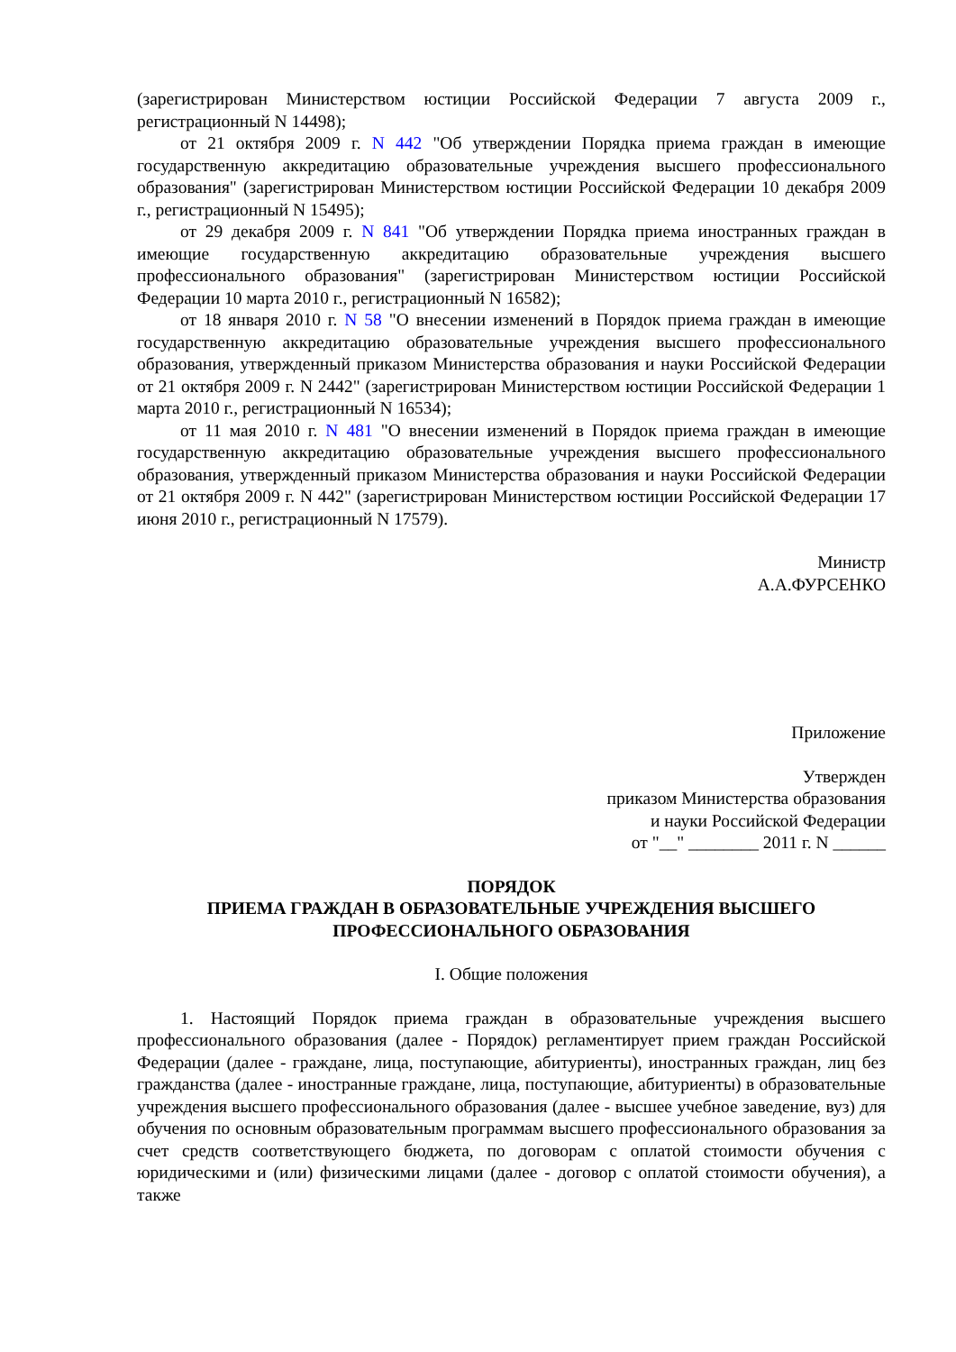(зарегистрирован Министерством юстиции Российской Федерации 7 августа 2009 г., регистрационный N 14498);
от 21 октября 2009 г. N 442 "Об утверждении Порядка приема граждан в имеющие государственную аккредитацию образовательные учреждения высшего профессионального образования" (зарегистрирован Министерством юстиции Российской Федерации 10 декабря 2009 г., регистрационный N 15495);
от 29 декабря 2009 г. N 841 "Об утверждении Порядка приема иностранных граждан в имеющие государственную аккредитацию образовательные учреждения высшего профессионального образования" (зарегистрирован Министерством юстиции Российской Федерации 10 марта 2010 г., регистрационный N 16582);
от 18 января 2010 г. N 58 "О внесении изменений в Порядок приема граждан в имеющие государственную аккредитацию образовательные учреждения высшего профессионального образования, утвержденный приказом Министерства образования и науки Российской Федерации от 21 октября 2009 г. N 2442" (зарегистрирован Министерством юстиции Российской Федерации 1 марта 2010 г., регистрационный N 16534);
от 11 мая 2010 г. N 481 "О внесении изменений в Порядок приема граждан в имеющие государственную аккредитацию образовательные учреждения высшего профессионального образования, утвержденный приказом Министерства образования и науки Российской Федерации от 21 октября 2009 г. N 442" (зарегистрирован Министерством юстиции Российской Федерации 17 июня 2010 г., регистрационный N 17579).
Министр
А.А.ФУРСЕНКО
Приложение
Утвержден
приказом Министерства образования
и науки Российской Федерации
от "__" ________ 2011 г. N ______
ПОРЯДОК
ПРИЕМА ГРАЖДАН В ОБРАЗОВАТЕЛЬНЫЕ УЧРЕЖДЕНИЯ ВЫСШЕГО
ПРОФЕССИОНАЛЬНОГО ОБРАЗОВАНИЯ
I. Общие положения
1. Настоящий Порядок приема граждан в образовательные учреждения высшего профессионального образования (далее - Порядок) регламентирует прием граждан Российской Федерации (далее - граждане, лица, поступающие, абитуриенты), иностранных граждан, лиц без гражданства (далее - иностранные граждане, лица, поступающие, абитуриенты) в образовательные учреждения высшего профессионального образования (далее - высшее учебное заведение, вуз) для обучения по основным образовательным программам высшего профессионального образования за счет средств соответствующего бюджета, по договорам с оплатой стоимости обучения с юридическими и (или) физическими лицами (далее - договор с оплатой стоимости обучения), а также